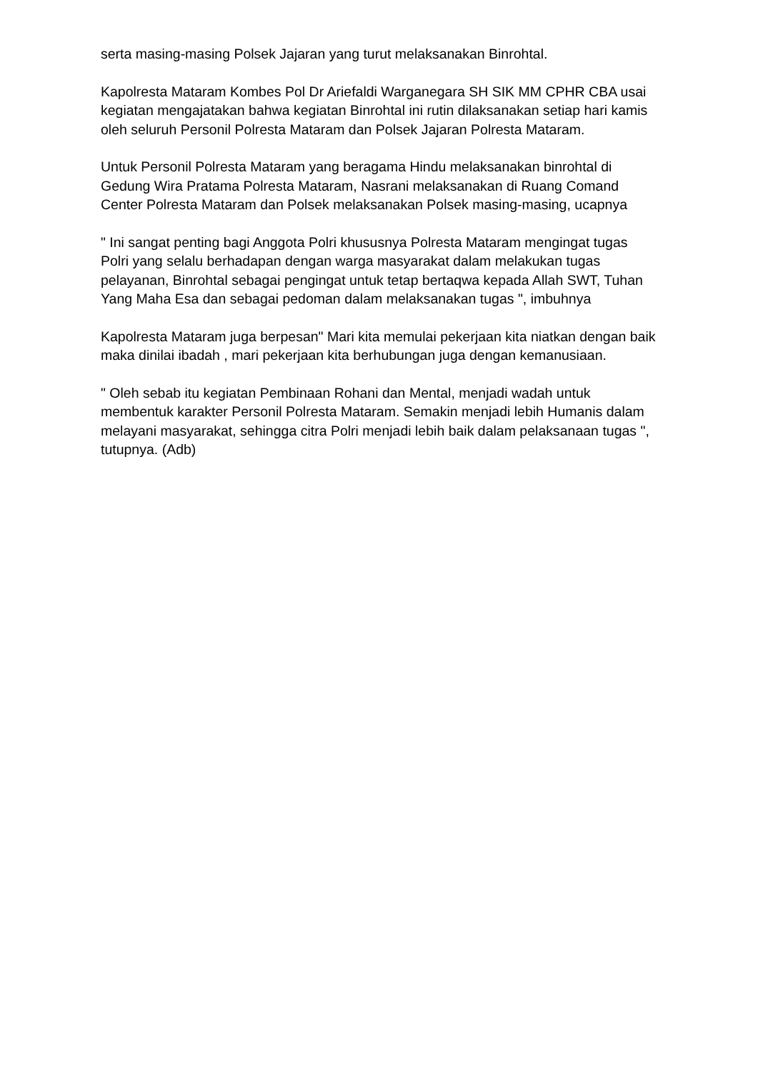serta masing-masing Polsek Jajaran yang turut melaksanakan Binrohtal.
Kapolresta Mataram Kombes Pol Dr Ariefaldi Warganegara SH SIK MM CPHR CBA usai kegiatan mengajatakan bahwa kegiatan Binrohtal ini rutin dilaksanakan setiap hari kamis oleh seluruh Personil Polresta Mataram dan Polsek Jajaran Polresta Mataram.
Untuk Personil Polresta Mataram yang beragama Hindu melaksanakan binrohtal di Gedung Wira Pratama Polresta Mataram, Nasrani melaksanakan di Ruang Comand Center Polresta Mataram dan Polsek melaksanakan Polsek masing-masing, ucapnya
" Ini sangat penting bagi Anggota Polri khususnya Polresta Mataram mengingat tugas Polri yang selalu berhadapan dengan warga masyarakat dalam melakukan tugas pelayanan, Binrohtal sebagai pengingat untuk tetap bertaqwa kepada Allah SWT, Tuhan Yang Maha Esa dan sebagai pedoman dalam melaksanakan tugas ", imbuhnya
Kapolresta Mataram juga berpesan" Mari kita memulai pekerjaan kita niatkan dengan baik maka dinilai ibadah , mari pekerjaan kita berhubungan juga dengan kemanusiaan.
" Oleh sebab itu kegiatan Pembinaan Rohani dan Mental, menjadi wadah untuk membentuk karakter Personil Polresta Mataram. Semakin menjadi lebih Humanis dalam melayani masyarakat, sehingga citra Polri menjadi lebih baik dalam pelaksanaan tugas ", tutupnya. (Adb)